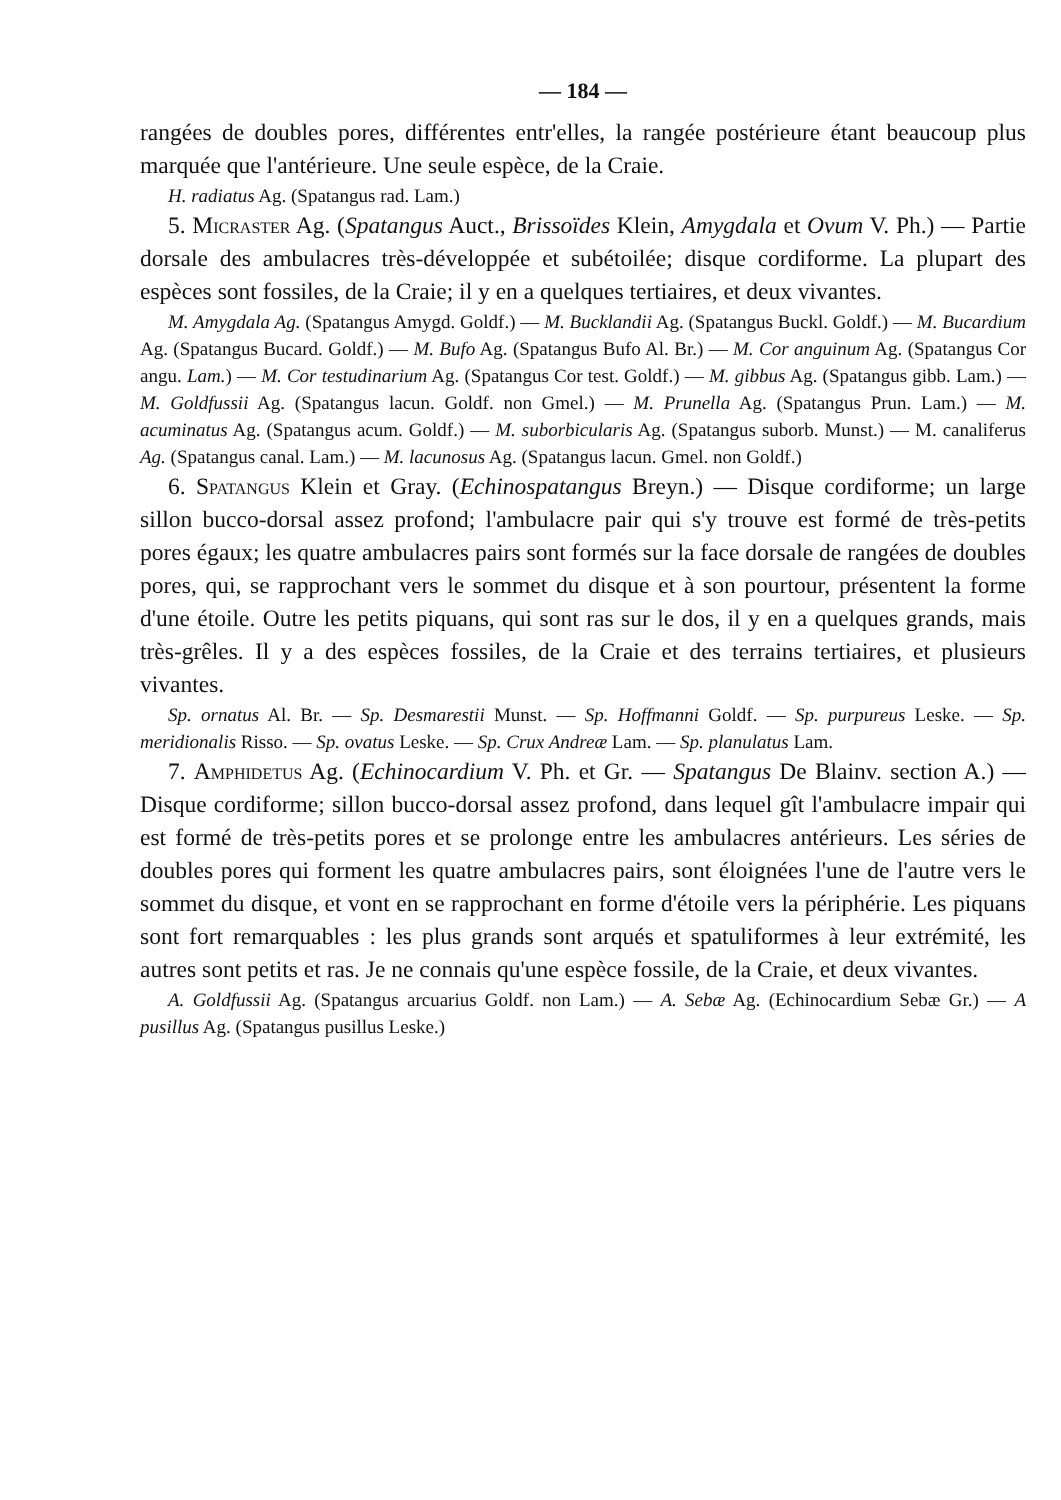— 184 —
rangées de doubles pores, différentes entr'elles, la rangée postérieure étant beaucoup plus marquée que l'antérieure. Une seule espèce, de la Craie.
H. radiatus Ag. (Spatangus rad. Lam.)
5. Micraster Ag. (Spatangus Auct., Brissoïdes Klein, Amygdala et Ovum V. Ph.) — Partie dorsale des ambulacres très-développée et subétoilée; disque cordiforme. La plupart des espèces sont fossiles, de la Craie; il y en a quelques tertiaires, et deux vivantes.
M. Amygdala Ag. (Spatangus Amygd. Goldf.) — M. Bucklandii Ag. (Spatangus Buckl. Goldf.) — M. Bucardium Ag. (Spatangus Bucard. Goldf.) — M. Bufo Ag. (Spatangus Bufo Al. Br.) — M. Cor anguinum Ag. (Spatangus Cor angu. Lam.) — M. Cor testudinarium Ag. (Spatangus Cor test. Goldf.) — M. gibbus Ag. (Spatangus gibb. Lam.) — M. Goldfussii Ag. (Spatangus lacun. Goldf. non Gmel.) — M. Prunella Ag. (Spatangus Prun. Lam.) — M. acuminatus Ag. (Spatangus acum. Goldf.) — M. suborbicularis Ag. (Spatangus suborb. Munst.) — M. canaliferus Ag. (Spatangus canal. Lam.) — M. lacunosus Ag. (Spatangus lacun. Gmel. non Goldf.)
6. Spatangus Klein et Gray. (Echinospatangus Breyn.) — Disque cordiforme; un large sillon bucco-dorsal assez profond; l'ambulacre pair qui s'y trouve est formé de très-petits pores égaux; les quatre ambulacres pairs sont formés sur la face dorsale de rangées de doubles pores, qui, se rapprochant vers le sommet du disque et à son pourtour, présentent la forme d'une étoile. Outre les petits piquans, qui sont ras sur le dos, il y en a quelques grands, mais très-grêles. Il y a des espèces fossiles, de la Craie et des terrains tertiaires, et plusieurs vivantes.
Sp. ornatus Al. Br. — Sp. Desmarestii Munst. — Sp. Hoffmanni Goldf. — Sp. purpureus Leske. — Sp. meridionalis Risso. — Sp. ovatus Leske. — Sp. Crux Andreæ Lam. — Sp. planulatus Lam.
7. Amphidetus Ag. (Echinocardium V. Ph. et Gr. — Spatangus De Blainv. section A.) — Disque cordiforme; sillon bucco-dorsal assez profond, dans lequel gît l'ambulacre impair qui est formé de très-petits pores et se prolonge entre les ambulacres antérieurs. Les séries de doubles pores qui forment les quatre ambulacres pairs, sont éloignées l'une de l'autre vers le sommet du disque, et vont en se rapprochant en forme d'étoile vers la périphérie. Les piquans sont fort remarquables : les plus grands sont arqués et spatuliformes à leur extrémité, les autres sont petits et ras. Je ne connais qu'une espèce fossile, de la Craie, et deux vivantes.
A. Goldfussii Ag. (Spatangus arcuarius Goldf. non Lam.) — A. Sebæ Ag. (Echinocardium Sebæ Gr.) — A pusillus Ag. (Spatangus pusillus Leske.)